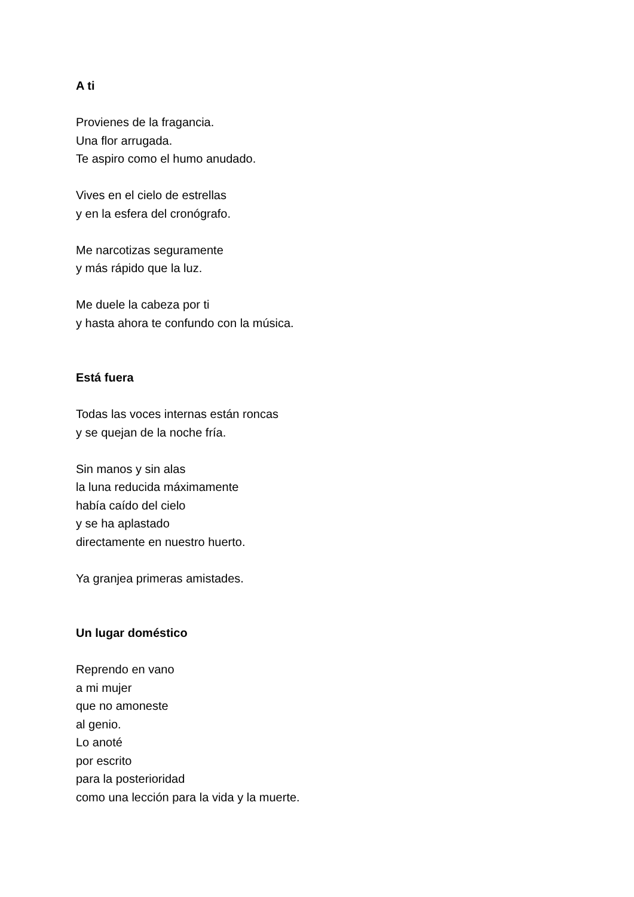A ti
Provienes de la fragancia.
Una flor arrugada.
Te aspiro como el humo anudado.
Vives en el cielo de estrellas
y en la esfera del cronógrafo.
Me narcotizas seguramente
y más rápido que la luz.
Me duele la cabeza por ti
y hasta ahora te confundo con la música.
Está fuera
Todas las voces internas están roncas
y se quejan de la noche fría.
Sin manos y sin alas
la luna reducida máximamente
había caído del cielo
y se ha aplastado
directamente en nuestro huerto.
Ya granjea primeras amistades.
Un lugar doméstico
Reprendo en vano
a mi mujer
que no amoneste
al genio.
Lo anoté
por escrito
para la posterioridad
como una lección para la vida y la muerte.